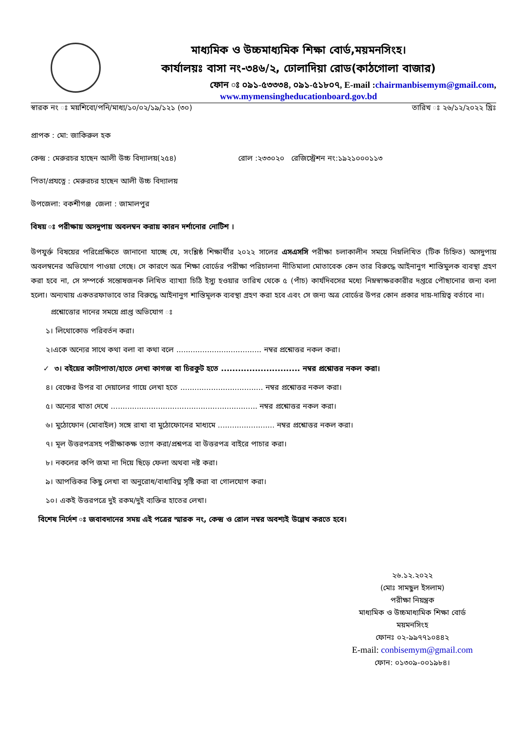মাধ্যমিক ও উচ্চমাধ্যমিক শিক্ষা বোর্ড,ময়মনসিংহ।
কার্যালয়ঃ বাসা নং-৩৪৬/২, ঢোলাদিয়া রোড(কাঠগোলা বাজার)
ফোন ঃ ০৯১-৫৩৩৩৪, ০৯১-৫১৮০৭, E-mail :chairmanbisemym@gmail.com,
www.mymensingheducationboard.gov.bd
স্বারক নং ঃ ময়শিবো/পনি/মাধ্য/১০/০২/১৯/১২১ (৩০) তারিখ ঃ ২৬/১২/২০২২ খ্রিঃ
প্রাপক : মো: জাকিরুল হক
কেন্দ্র : মেরুরচর হাছেন আলী উচ্চ বিদ্যালয়(২৫৪) রোল :২৩৩০২০ রেজিস্ট্রেশন নং:১৯২১০০০১১৩
পিতা/প্রযত্নে : মেরুরচর হাছেন আলী উচ্চ বিদ্যালয়
উপজেলা: বকশীগঞ্জ জেলা : জামালপুর
বিষয় ঃ পরীক্ষায় অসদুপায় অবলম্বন করায় কারন দর্শানোর নোটিশ ।
উপযুর্ক্ত বিষয়ের পরিপ্রেক্ষিতে জানানো যাচ্ছে যে, সংশ্লিষ্ঠ শিক্ষার্থীর ২০২২ সালের এসএসসি পরীক্ষা চলাকালীন সময়ে নিম্নলিখিত (টিক চিহ্নিত) অসদুপায় অবলম্বনের অভিযোগ পাওয়া গেছে। সে কারণে অত্র শিক্ষা বোর্ডের পরীক্ষা পরিচালনা নীতিমালা মোতাবেক কেন তার বিরুদ্ধে আইনানুগ শাস্তিমুলক ব্যবস্থা গ্রহণ করা হবে না, সে সম্পর্কে সন্তোষজনক লিখিত ব্যাখ্যা চিঠি ইস্যু হওয়ার তারিখ থেকে ৫ (পাঁচ) কার্যদিবসের মধ্যে নিম্নস্বাক্ষরকারীর দপ্তরে পৌছানোর জন্য বলা হলো। অন্যথায় একতরফাভাবে তার বিরুদ্ধে আইনানুগ শাস্তিমূলক ব্যবস্থা গ্রহণ করা হবে এবং সে জন্য অত্র বোর্ডের উপর কোন প্রকার দায়-দায়িত্ব বর্তাবে না।
প্রশ্নোত্তোর দানের সময়ে প্রাপ্ত অভিযোগ ঃ
১। লিথোকোড পরিবর্তন করা।
২।একে অন্যের সাথে কথা বলা বা কথা বলে .................................... নম্বর প্রশ্নোত্তর নকল করা।
✓ ৩। বইয়ের কাটাপাতা/হাতে লেখা কাগজ বা চিরকুট হতে ............................ নম্বর প্রশ্নোত্তর নকল করা।
৪। বেঞ্চের উপর বা দেয়ালের গায়ে লেখা হতে ................................... নম্বর প্রশ্নোত্তর নকল করা।
৫। অন্যের খাতা দেখে .............................................................. নম্বর প্রশ্নোত্তর নকল করা।
৬। মুঠোফোন (মোবাইল) সঙ্গে রাখা বা মুঠোফোনের মাধ্যমে ........................ নম্বর প্রশ্নোত্তর নকল করা।
৭। মূল উত্তরপত্রসহ পরীক্ষাকক্ষ ত্যাগ করা/প্রশ্নপত্র বা উত্তরপত্র বাইরে পাচার করা।
৮। নকলের কপি জমা না দিয়ে ছিড়ে ফেলা অথবা নষ্ট করা।
৯। আপত্তিকর কিছু লেখা বা অনুরোধ/বাধাবিঘ্ন সৃষ্টি করা বা গোলযোগ করা।
১০। একই উত্তরপত্রে দুই রকম/দুই ব্যক্তির হাতের লেখা।
বিশেষ নির্দেশ ঃ জবাবদানের সময় এই পত্রের স্মারক নং, কেন্দ্র ও রোল নম্বর অবশ্যই উল্লেখ করতে হবে।
২৬.১২.২০২২
(মোঃ সামছুল ইসলাম)
পরীক্ষা নিয়ন্ত্রক
মাধ্যমিক ও উচ্চমাধ্যমিক শিক্ষা বোর্ড
ময়মনসিংহ
ফোনঃ ০২-৯৯৭৭১০৪৪২
E-mail: conbisemym@gmail.com
ফোন: ০১৩০৯-০০১৯৮৪।